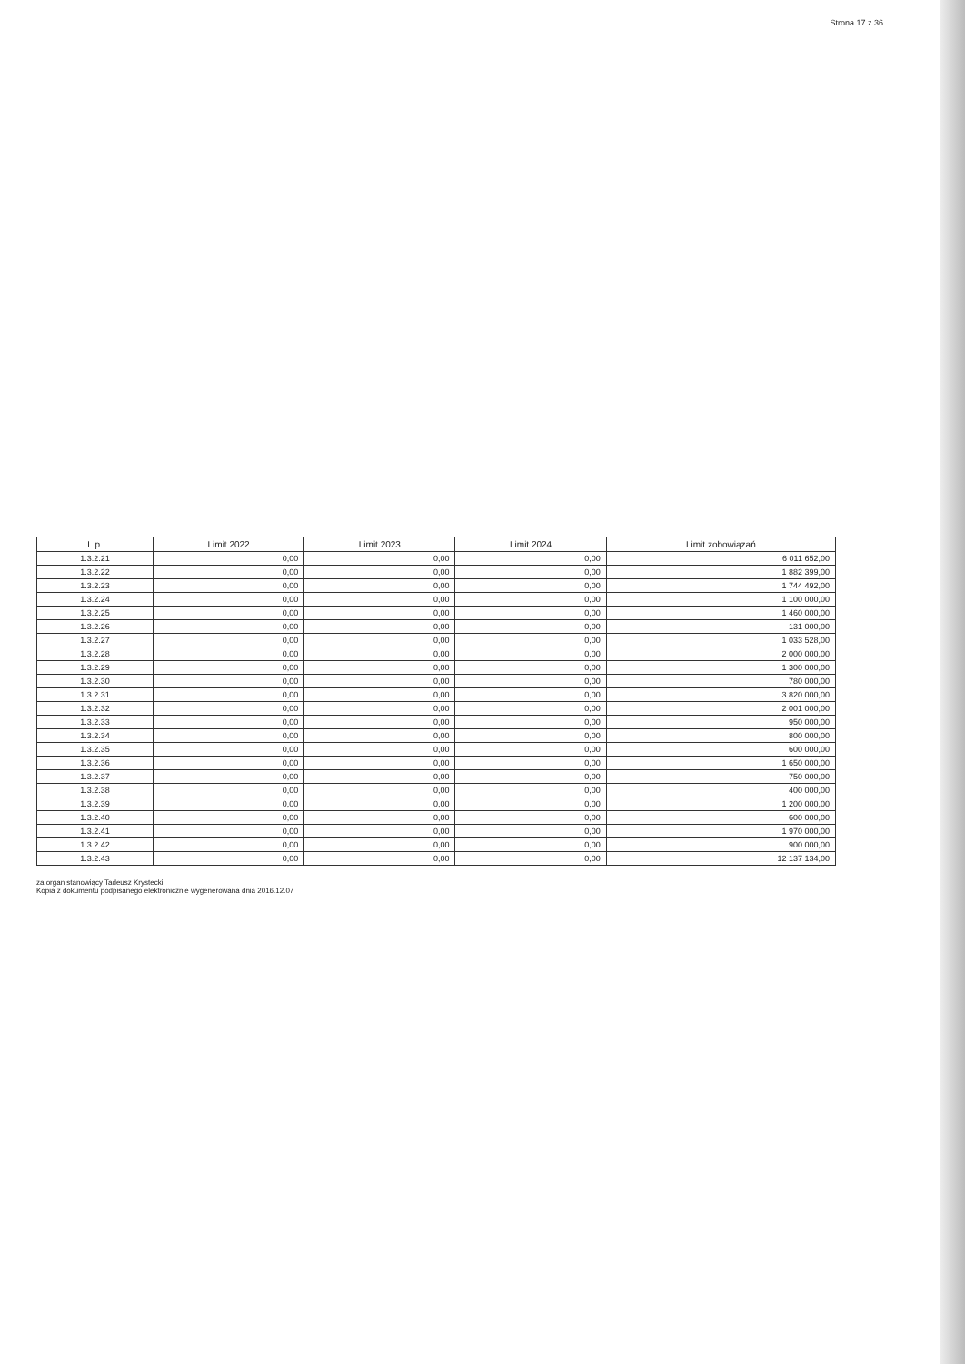Strona 17 z 36
| L.p. | Limit 2022 | Limit 2023 | Limit 2024 | Limit zobowiązań |
| --- | --- | --- | --- | --- |
| 1.3.2.21 | 0,00 | 0,00 | 0,00 | 6 011 652,00 |
| 1.3.2.22 | 0,00 | 0,00 | 0,00 | 1 882 399,00 |
| 1.3.2.23 | 0,00 | 0,00 | 0,00 | 1 744 492,00 |
| 1.3.2.24 | 0,00 | 0,00 | 0,00 | 1 100 000,00 |
| 1.3.2.25 | 0,00 | 0,00 | 0,00 | 1 460 000,00 |
| 1.3.2.26 | 0,00 | 0,00 | 0,00 | 131 000,00 |
| 1.3.2.27 | 0,00 | 0,00 | 0,00 | 1 033 528,00 |
| 1.3.2.28 | 0,00 | 0,00 | 0,00 | 2 000 000,00 |
| 1.3.2.29 | 0,00 | 0,00 | 0,00 | 1 300 000,00 |
| 1.3.2.30 | 0,00 | 0,00 | 0,00 | 780 000,00 |
| 1.3.2.31 | 0,00 | 0,00 | 0,00 | 3 820 000,00 |
| 1.3.2.32 | 0,00 | 0,00 | 0,00 | 2 001 000,00 |
| 1.3.2.33 | 0,00 | 0,00 | 0,00 | 950 000,00 |
| 1.3.2.34 | 0,00 | 0,00 | 0,00 | 800 000,00 |
| 1.3.2.35 | 0,00 | 0,00 | 0,00 | 600 000,00 |
| 1.3.2.36 | 0,00 | 0,00 | 0,00 | 1 650 000,00 |
| 1.3.2.37 | 0,00 | 0,00 | 0,00 | 750 000,00 |
| 1.3.2.38 | 0,00 | 0,00 | 0,00 | 400 000,00 |
| 1.3.2.39 | 0,00 | 0,00 | 0,00 | 1 200 000,00 |
| 1.3.2.40 | 0,00 | 0,00 | 0,00 | 600 000,00 |
| 1.3.2.41 | 0,00 | 0,00 | 0,00 | 1 970 000,00 |
| 1.3.2.42 | 0,00 | 0,00 | 0,00 | 900 000,00 |
| 1.3.2.43 | 0,00 | 0,00 | 0,00 | 12 137 134,00 |
za organ stanowiący Tadeusz Krystecki
Kopia z dokumentu podpisanego elektronicznie wygenerowana dnia 2016.12.07